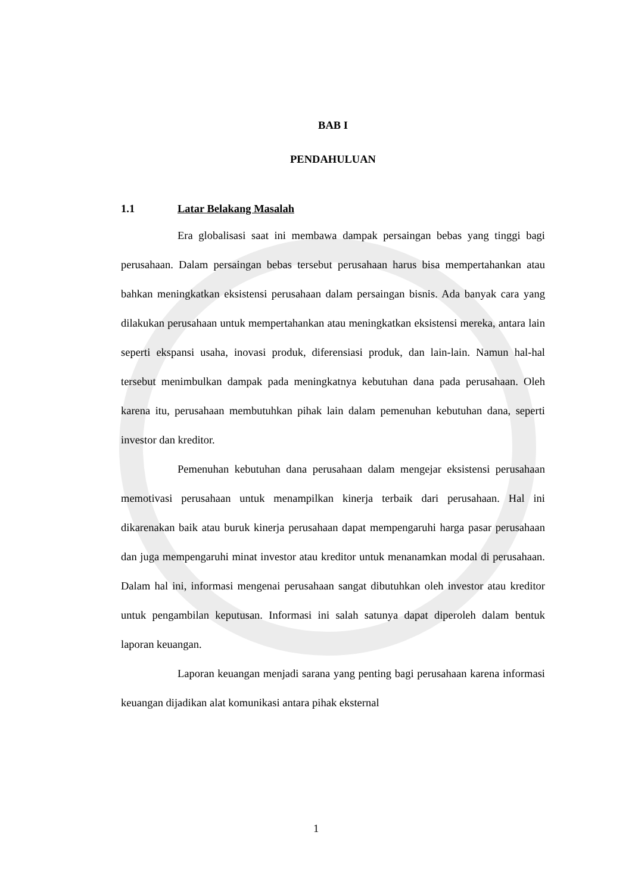BAB I
PENDAHULUAN
1.1 Latar Belakang Masalah
Era globalisasi saat ini membawa dampak persaingan bebas yang tinggi bagi perusahaan. Dalam persaingan bebas tersebut perusahaan harus bisa mempertahankan atau bahkan meningkatkan eksistensi perusahaan dalam persaingan bisnis. Ada banyak cara yang dilakukan perusahaan untuk mempertahankan atau meningkatkan eksistensi mereka, antara lain seperti ekspansi usaha, inovasi produk, diferensiasi produk, dan lain-lain. Namun hal-hal tersebut menimbulkan dampak pada meningkatnya kebutuhan dana pada perusahaan. Oleh karena itu, perusahaan membutuhkan pihak lain dalam pemenuhan kebutuhan dana, seperti investor dan kreditor.
Pemenuhan kebutuhan dana perusahaan dalam mengejar eksistensi perusahaan memotivasi perusahaan untuk menampilkan kinerja terbaik dari perusahaan. Hal ini dikarenakan baik atau buruk kinerja perusahaan dapat mempengaruhi harga pasar perusahaan dan juga mempengaruhi minat investor atau kreditor untuk menanamkan modal di perusahaan. Dalam hal ini, informasi mengenai perusahaan sangat dibutuhkan oleh investor atau kreditor untuk pengambilan keputusan. Informasi ini salah satunya dapat diperoleh dalam bentuk laporan keuangan.
Laporan keuangan menjadi sarana yang penting bagi perusahaan karena informasi keuangan dijadikan alat komunikasi antara pihak eksternal
1